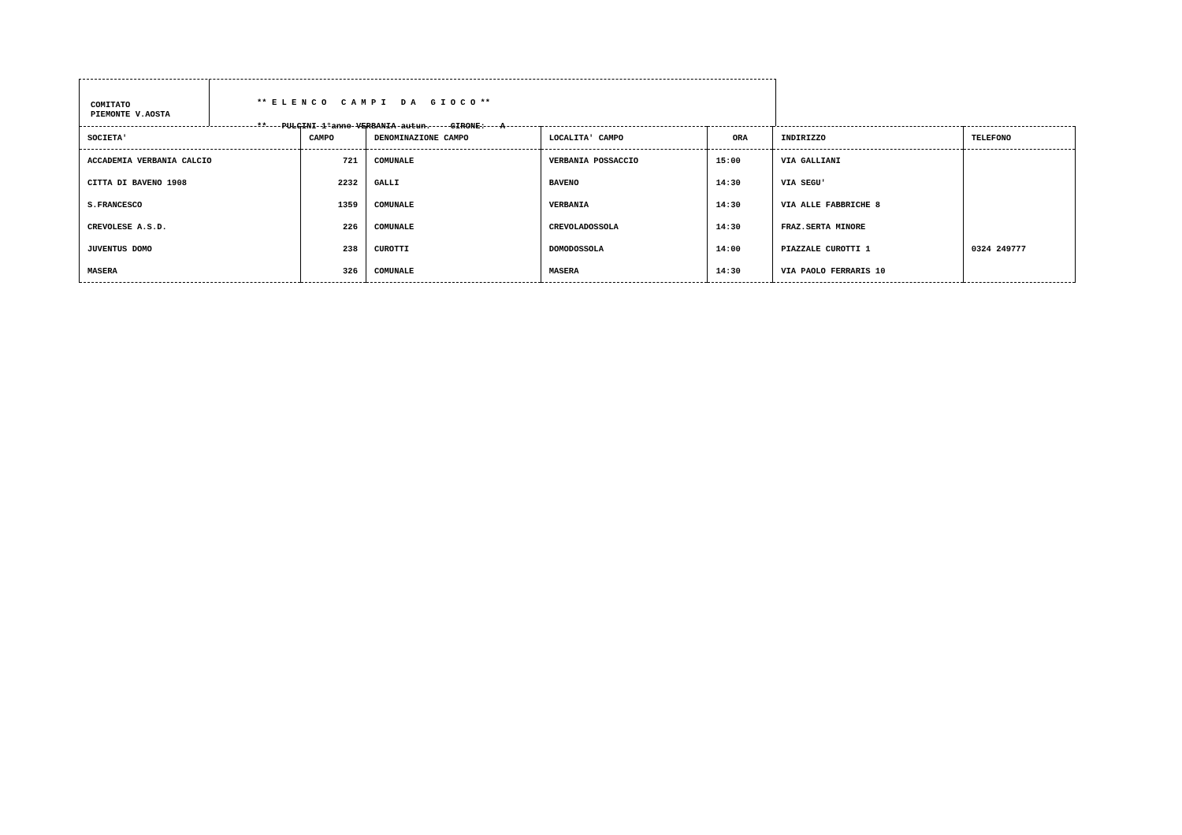COMITATO
PIEMONTE V.AOSTA
** E L E N C O C A M P I D A G I O C O **
** PULCINI 1°anno VERBANIA autun. GIRONE: A
| SOCIETA' | CAMPO | DENOMINAZIONE CAMPO | LOCALITA' CAMPO | ORA | INDIRIZZO | TELEFONO |
| --- | --- | --- | --- | --- | --- | --- |
| ACCADEMIA VERBANIA CALCIO | 721 | COMUNALE | VERBANIA POSSACCIO | 15:00 | VIA GALLIANI | |
| CITTA DI BAVENO 1908 | 2232 | GALLI | BAVENO | 14:30 | VIA SEGU' | |
| S.FRANCESCO | 1359 | COMUNALE | VERBANIA | 14:30 | VIA ALLE FABBRICHE 8 | |
| CREVOLESE A.S.D. | 226 | COMUNALE | CREVOLADOSSOLA | 14:30 | FRAZ.SERTA MINORE | |
| JUVENTUS DOMO | 238 | CUROTTI | DOMODOSSOLA | 14:00 | PIAZZALE CUROTTI 1 | 0324 249777 |
| MASERA | 326 | COMUNALE | MASERA | 14:30 | VIA PAOLO FERRARIS 10 | |